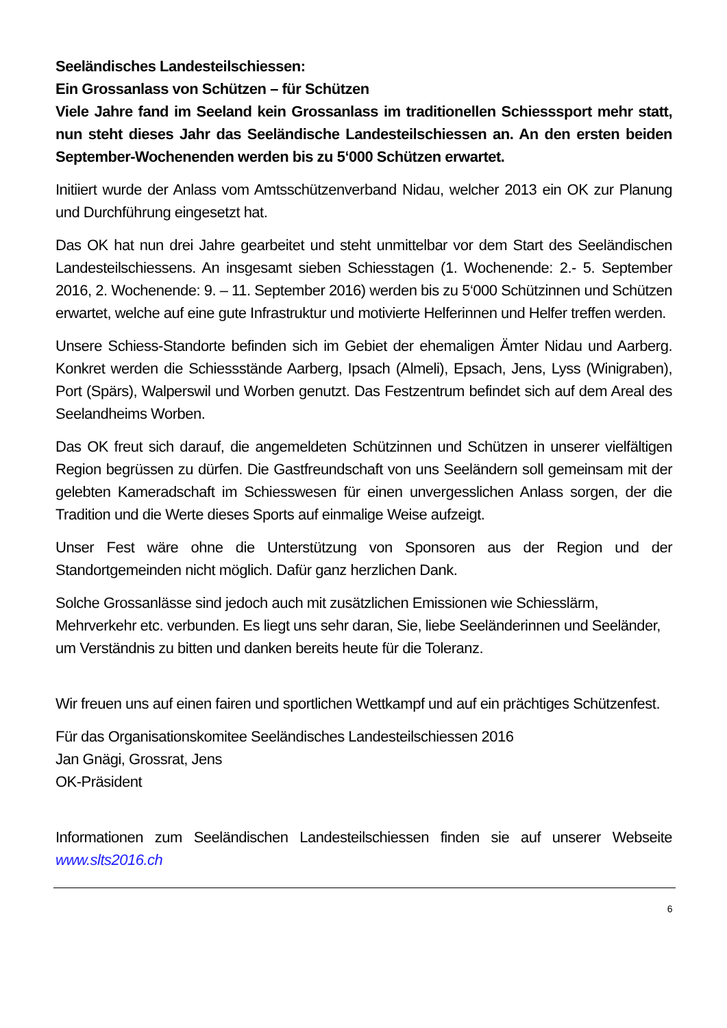Seeländisches Landesteilschiessen:
Ein Grossanlass von Schützen – für Schützen
Viele Jahre fand im Seeland kein Grossanlass im traditionellen Schiesssport mehr statt, nun steht dieses Jahr das Seeländische Landesteilschiessen an. An den ersten beiden September-Wochenenden werden bis zu 5‘000 Schützen erwartet.
Initiiert wurde der Anlass vom Amtsschützenverband Nidau, welcher 2013 ein OK zur Planung und Durchführung eingesetzt hat.
Das OK hat nun drei Jahre gearbeitet und steht unmittelbar vor dem Start des Seeländischen Landesteilschiessens. An insgesamt sieben Schiesstagen (1. Wochenende: 2.- 5. September 2016, 2. Wochenende: 9. – 11. September 2016) werden bis zu 5‘000 Schützinnen und Schützen erwartet, welche auf eine gute Infrastruktur und motivierte Helferinnen und Helfer treffen werden.
Unsere Schiess-Standorte befinden sich im Gebiet der ehemaligen Ämter Nidau und Aarberg. Konkret werden die Schiessstände Aarberg, Ipsach (Almeli), Epsach, Jens, Lyss (Winigraben), Port (Spärs), Walperswil und Worben genutzt. Das Festzentrum befindet sich auf dem Areal des Seelandheims Worben.
Das OK freut sich darauf, die angemeldeten Schützinnen und Schützen in unserer vielfältigen Region begrüssen zu dürfen. Die Gastfreundschaft von uns Seeländern soll gemeinsam mit der gelebten Kameradschaft im Schiesswesen für einen unvergesslichen Anlass sorgen, der die Tradition und die Werte dieses Sports auf einmalige Weise aufzeigt.
Unser Fest wäre ohne die Unterstützung von Sponsoren aus der Region und der Standortgemeinden nicht möglich. Dafür ganz herzlichen Dank.
Solche Grossanlässe sind jedoch auch mit zusätzlichen Emissionen wie Schiesslärm, Mehrverkehr etc. verbunden. Es liegt uns sehr daran, Sie, liebe Seeländerinnen und Seeländer, um Verständnis zu bitten und danken bereits heute für die Toleranz.
Wir freuen uns auf einen fairen und sportlichen Wettkampf und auf ein prächtiges Schützenfest.
Für das Organisationskomitee Seeländisches Landesteilschiessen 2016
Jan Gnägi, Grossrat, Jens
OK-Präsident
Informationen zum Seeländischen Landesteilschiessen finden sie auf unserer Webseite www.slts2016.ch
6